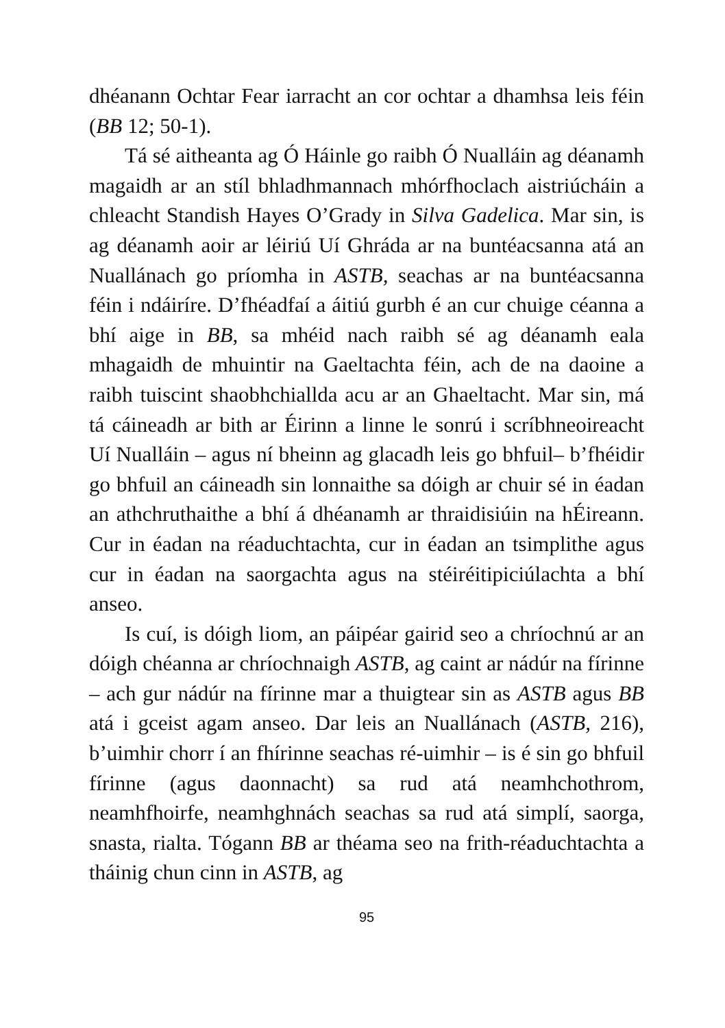dhéanann Ochtar Fear iarracht an cor ochtar a dhamhsa leis féin (BB 12; 50-1).
Tá sé aitheanta ag Ó Háinle go raibh Ó Nualláin ag déanamh magaidh ar an stíl bhladhmannach mhórfhoclach aistriúcháin a chleacht Standish Hayes O’Grady in Silva Gadelica. Mar sin, is ag déanamh aoir ar léiriú Uí Ghráda ar na buntéacsanna atá an Nuallánach go príomha in ASTB, seachas ar na buntéacsanna féin i ndáiríre. D’fhéadfaí a áitiú gurbh é an cur chuige céanna a bhí aige in BB, sa mhéid nach raibh sé ag déanamh eala mhagaidh de mhuintir na Gaeltachta féin, ach de na daoine a raibh tuiscint shaobhchiallda acu ar an Ghaeltacht. Mar sin, má tá cáineadh ar bith ar Éirinn a linne le sonrú i scríbhneoireacht Uí Nualláin – agus ní bheinn ag glacadh leis go bhfuil– b’fhéidir go bhfuil an cáineadh sin lonnaithe sa dóigh ar chuir sé in éadan an athchruthaithe a bhí á dhéanamh ar thraidisiúin na hÉireann. Cur in éadan na réaduchtachta, cur in éadan an tsimplithe agus cur in éadan na saorgachta agus na stéiréitipiciúlachta a bhí anseo.
Is cuí, is dóigh liom, an páipéar gairid seo a chríochnú ar an dóigh chéanna ar chríochnaigh ASTB, ag caint ar nádúr na fírinne – ach gur nádúr na fírinne mar a thuigtear sin as ASTB agus BB atá i gceist agam anseo. Dar leis an Nuallánach (ASTB, 216), b’uimhir chorr í an fhírinne seachas ré-uimhir – is é sin go bhfuil fírinne (agus daonnacht) sa rud atá neamhchothrom, neamhfhoirfe, neamhghnách seachas sa rud atá simplí, saorga, snasta, rialta. Tógann BB ar théama seo na frith-réaduchtachta a tháinig chun cinn in ASTB, ag
95